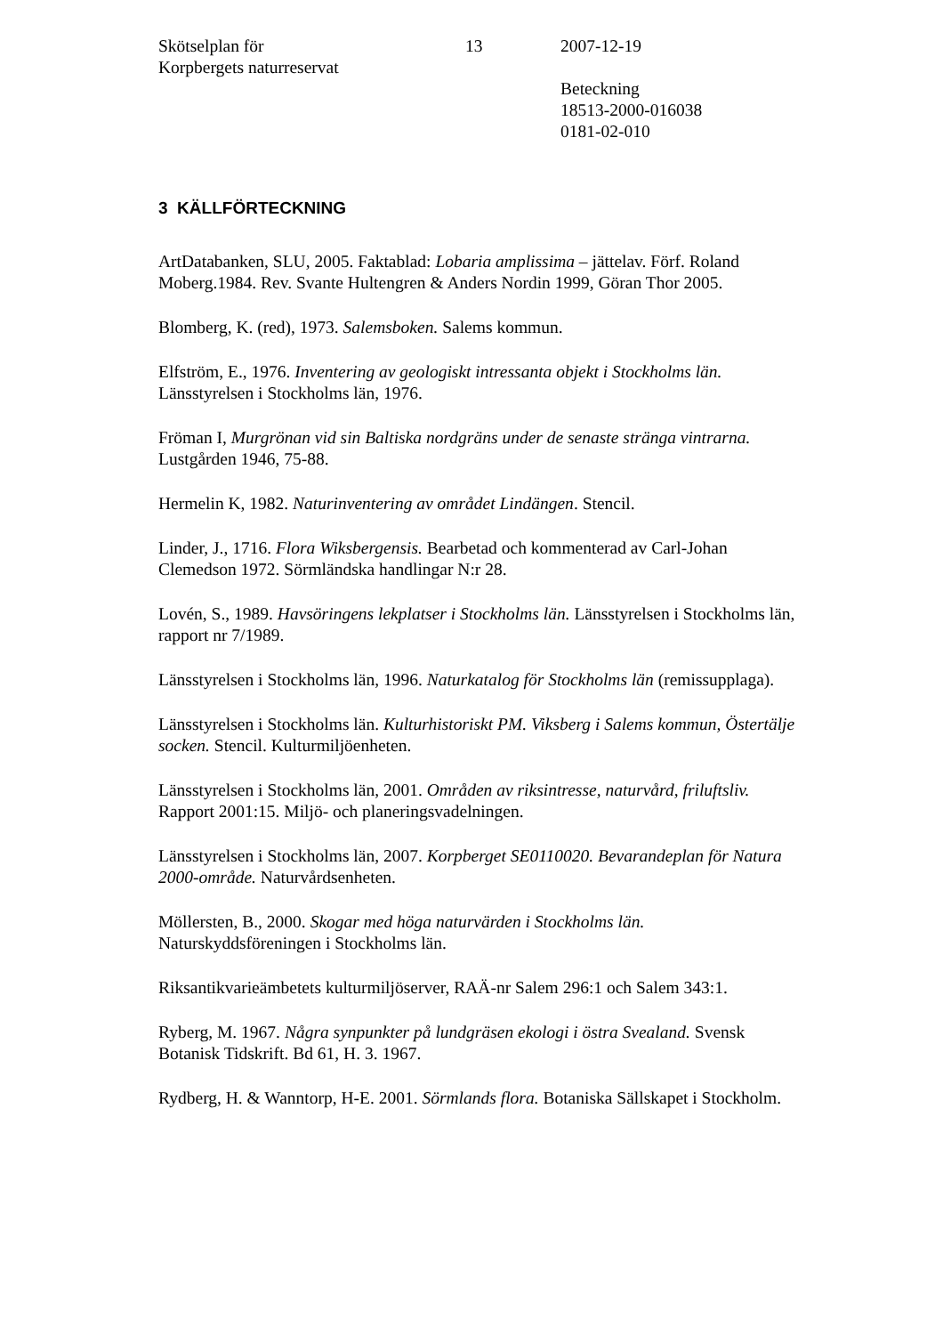Skötselplan för
Korpbergets naturreservat
13 2007-12-19
Beteckning
18513-2000-016038
0181-02-010
3 KÄLLFÖRTECKNING
ArtDatabanken, SLU, 2005. Faktablad: Lobaria amplissima – jättelav. Förf. Roland Moberg.1984. Rev. Svante Hultengren & Anders Nordin 1999, Göran Thor 2005.
Blomberg, K. (red), 1973. Salemsboken. Salems kommun.
Elfström, E., 1976. Inventering av geologiskt intressanta objekt i Stockholms län. Länsstyrelsen i Stockholms län, 1976.
Fröman I, Murgrönan vid sin Baltiska nordgräns under de senaste stränga vintrarna. Lustgården 1946, 75-88.
Hermelin K, 1982. Naturinventering av området Lindängen. Stencil.
Linder, J., 1716. Flora Wiksbergensis. Bearbetad och kommenterad av Carl-Johan Clemedson 1972. Sörmländska handlingar N:r 28.
Lovén, S., 1989. Havsöringens lekplatser i Stockholms län. Länsstyrelsen i Stockholms län, rapport nr 7/1989.
Länsstyrelsen i Stockholms län, 1996. Naturkatalog för Stockholms län (remissupplaga).
Länsstyrelsen i Stockholms län. Kulturhistoriskt PM. Viksberg i Salems kommun, Östertälje socken. Stencil. Kulturmiljöenheten.
Länsstyrelsen i Stockholms län, 2001. Områden av riksintresse, naturvård, friluftsliv. Rapport 2001:15. Miljö- och planeringsvadelningen.
Länsstyrelsen i Stockholms län, 2007. Korpberget SE0110020. Bevarandeplan för Natura 2000-område. Naturvårdsenheten.
Möllersten, B., 2000. Skogar med höga naturvärden i Stockholms län. Naturskyddsföreningen i Stockholms län.
Riksantikvarieämbetets kulturmiljöserver, RAÄ-nr Salem 296:1 och Salem 343:1.
Ryberg, M. 1967. Några synpunkter på lundgräsen ekologi i östra Svealand. Svensk Botanisk Tidskrift. Bd 61, H. 3. 1967.
Rydberg, H. & Wanntorp, H-E. 2001. Sörmlands flora. Botaniska Sällskapet i Stockholm.